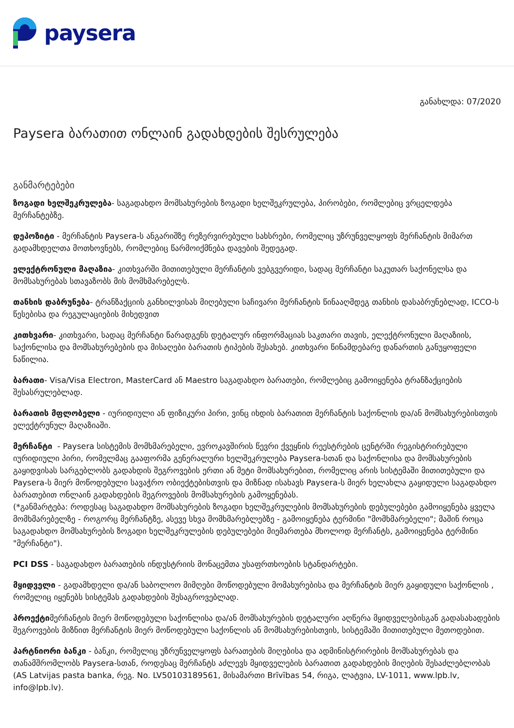paysera
განახლდა: 07/2020
Paysera ბარათით ონლაინ გადახდების შესრულება
განმარტებები
ზოგადი ხელშეკრულება- საგადახდო მომსახურების ზოგადი ხელშეკრულება, პირობები, რომლებიც ვრცელდება მერჩანტებზე.
დეპოზიტი - მერჩანტის Paysera-ს ანგარიშზე რეზერვირებული სახსრები, რომელიც უზრუნველყოფს მერჩანტის მიმართ გადამხდელთა მოთხოვნებს, რომლებიც წარმოიქმნება დავების შედეგად.
ელექტრონული მაღაზია- კითხვარში მითითებული მერჩანტის ვებგვერიდი, სადაც მერჩანტი საკუთარ საქონელსა და მომსახურებას სთავაზობს მის მომხმარებელს.
თანხის დაბრუნება- ტრანზაქციის განხილვისას მიღებული საჩივარი მერჩანტის წინააღმდეგ თანხის დასაბრუნებლად, ICCO-ს წესებისა და რეგულაციების მიხედვით
კითხვარი- კითხვარი, სადაც მერჩანტი წარადგენს დეტალურ ინფორმაციას საკთარი თავის, ელექტრონული მაღაზიის, საქონლისა და მომსახურებების და მისაღები ბარათის ტიპების შესახებ. კითხვარი წინამდებარე დანართის განუყოფელი ნაწილია.
ბარათი- Visa/Visa Electron, MasterCard ან Maestro საგადახდო ბარათები, რომლებიც გამოიყენება ტრანზაქციების შესასრულებლად.
ბარათის მფლობელი - იურიდიული ან ფიზიკური პირი, ვინც იხდის ბარათით მერჩანტის საქონლის და/ან მომსახურებისთვის ელექტრუნულ მაღაზიაში.
მერჩანტი - Paysera სისტემის მომხმარებელი, ევროკავშირის წევრი ქვეყნის რეესტრების ცენტრში რეგისტრირებული იურიდიული პირი, რომელმაც გააფორმა გენერალური ხელშეკრულება Paysera-სთან და საქონლისა და მომსახურების გაყიდვისას სარგებლობს გადახდის შეგროვების ერთი ან მეტი მომსახურებით, რომელიც არის სისტემაში მითითებული და Paysera-ს მიერ მოწოდებული სავაჭრო ობიექტებისთვის და მიზნად ისახავს Paysera-ს მიერ ხელახლა გაყიდული საგადახდო ბარათებით ონლაინ გადახდების შეგროვების მომსახურების გამოყენებას.
(*განმარტება: როდესაც საგადახდო მომსახურების ზოგადი ხელშეკრულების მომსახურების დებულებები გამოიყენება ყველა მომხმარებელზე - როგორც მერჩანტზე, ასევე სხვა მომხმარებლებზე - გამოიყენება ტერმინი "მომხმარებელი"; მაშინ როცა საგადახდო მომსახურების ზოგადი ხელშეკრულების დებულებები მიემართება მხოლოდ მერჩანტს, გამოიყენება ტერმინი "მერჩანტი").
PCI DSS - საგადახდო ბარათების ინდუსტრიის მონაცემთა უსაფრთხოების სტანდარტები.
მყიდველი - გადამხდელი და/ან საბოლოო მიმღები მოწოდებული მომახურებისა და მერჩანტის მიერ გაყიდული საქონლის , რომელიც იყენებს სისტემას გადახდების შესაგროვებლად.
პროექტიმერჩანტის მიერ მოწოდებული საქონლისა და/ან მომსახურების დეტალური აღწერა მყიდველებისგან გადასახადების შეგროვების მიზნით მერჩანტის მიერ მოწოდებული საქონლის ან მომსახურებისთვის, სისტემაში მითითებული მეთოდებით.
პარტნიორი ბანკი - ბანკი, რომელიც უზრუნველყოფს ბარათების მიღებისა და ადმინისტრირების მომსახურებას და თანამშრომლობს Paysera-სთან, როდესაც მერჩანტს აძლევს მყიდველების ბარათით გადახდების მიღების შესაძლებლობას (AS Latvijas pasta banka, რეგ. No. LV50103189561, მისამართი Brīvības 54, რიგა, ლატვია, LV-1011, www.lpb.lv, info@lpb.lv).